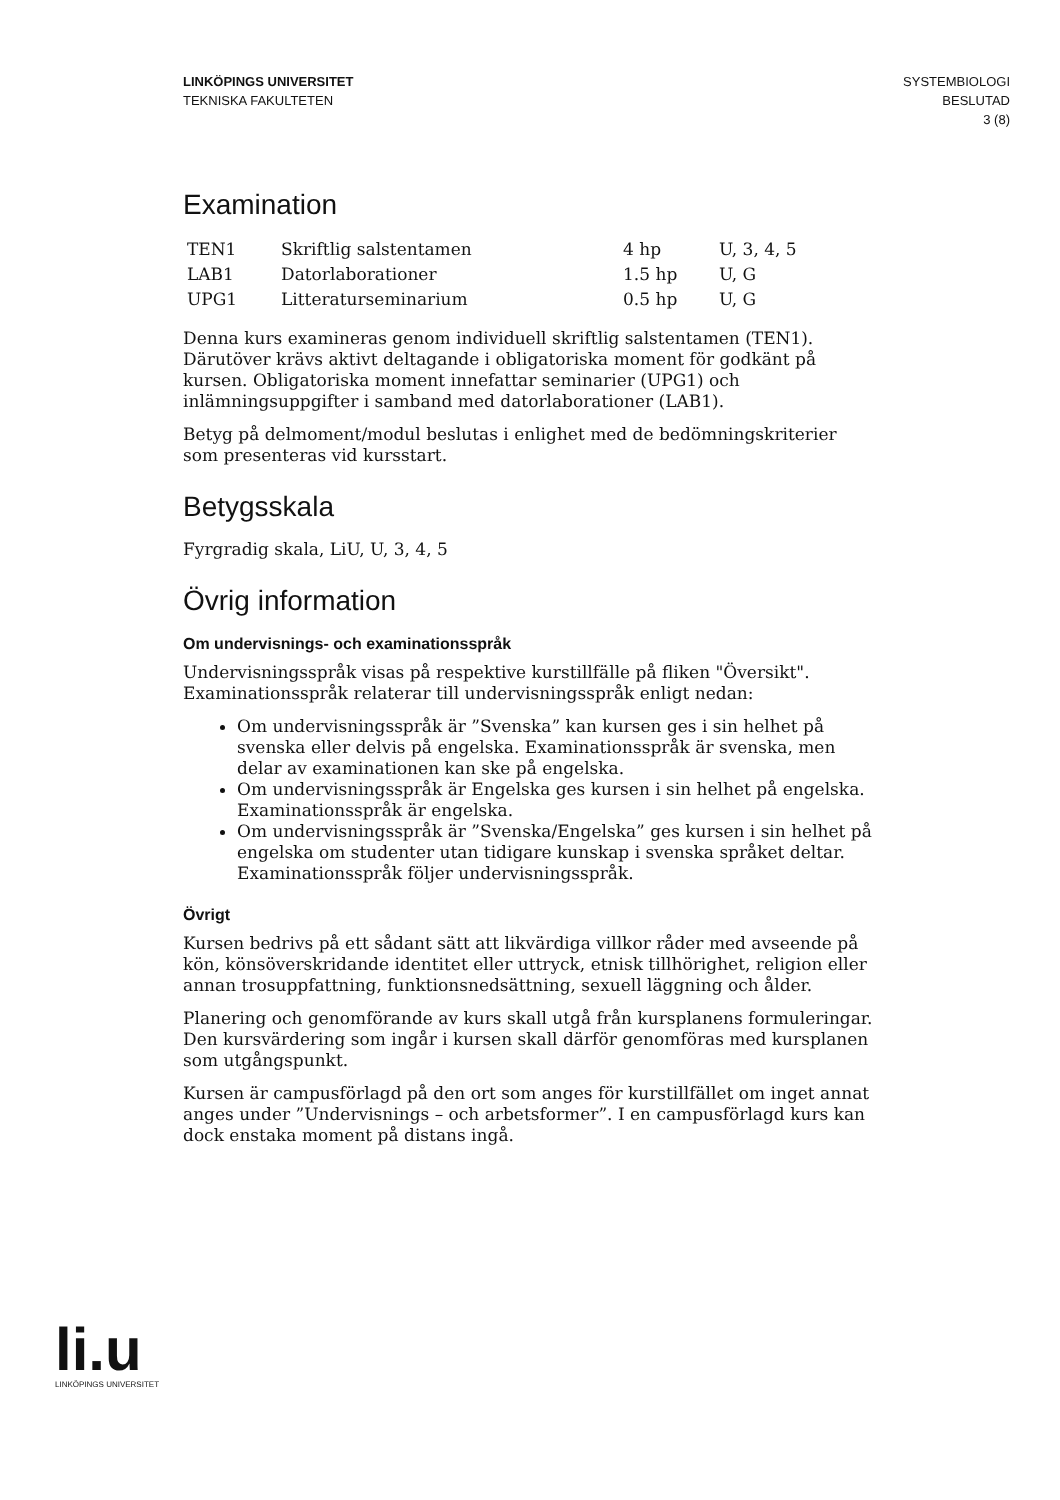LINKÖPINGS UNIVERSITET
TEKNISKA FAKULTETEN
SYSTEMBIOLOGI
BESLUTAD
3 (8)
Examination
| TEN1 | Skriftlig salstentamen | 4 hp | U, 3, 4, 5 |
| LAB1 | Datorlaborationer | 1.5 hp | U, G |
| UPG1 | Litteraturseminarium | 0.5 hp | U, G |
Denna kurs examineras genom individuell skriftlig salstentamen (TEN1). Därutöver krävs aktivt deltagande i obligatoriska moment för godkänt på kursen. Obligatoriska moment innefattar seminarier (UPG1) och inlämningsuppgifter i samband med datorlaborationer (LAB1).
Betyg på delmoment/modul beslutas i enlighet med de bedömningskriterier som presenteras vid kursstart.
Betygsskala
Fyrgradig skala, LiU, U, 3, 4, 5
Övrig information
Om undervisnings- och examinationsspråk
Undervisningsspråk visas på respektive kurstillfälle på fliken "Översikt". Examinationsspråk relaterar till undervisningsspråk enligt nedan:
Om undervisningsspråk är ”Svenska” kan kursen ges i sin helhet på svenska eller delvis på engelska. Examinationsspråk är svenska, men delar av examinationen kan ske på engelska.
Om undervisningsspråk är Engelska ges kursen i sin helhet på engelska. Examinationsspråk är engelska.
Om undervisningsspråk är ”Svenska/Engelska” ges kursen i sin helhet på engelska om studenter utan tidigare kunskap i svenska språket deltar. Examinationsspråk följer undervisningsspråk.
Övrigt
Kursen bedrivs på ett sådant sätt att likvärdiga villkor råder med avseende på kön, könsöverskridande identitet eller uttryck, etnisk tillhörighet, religion eller annan trosuppfattning, funktionsnedsättning, sexuell läggning och ålder.
Planering och genomförande av kurs skall utgå från kursplanens formuleringar. Den kursvärdering som ingår i kursen skall därför genomföras med kursplanen som utgångspunkt.
Kursen är campusförlagd på den ort som anges för kurstillfället om inget annat anges under ”Undervisnings – och arbetsformer”. I en campusförlagd kurs kan dock enstaka moment på distans ingå.
li.u
LINKÖPINGS UNIVERSITET